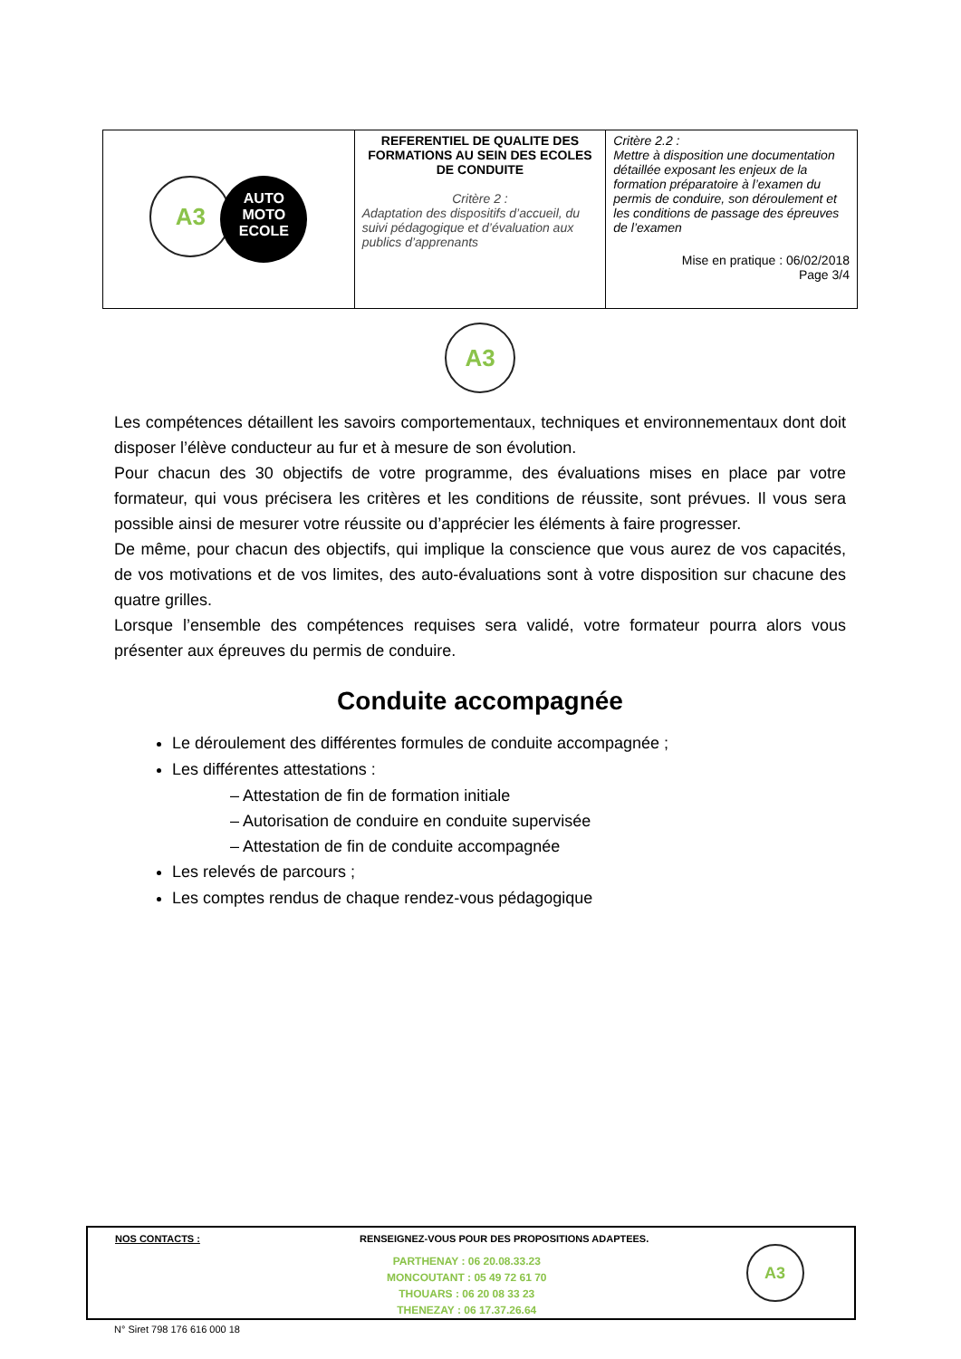| A3 AUTO MOTO ECOLE | REFERENTIEL DE QUALITE DES FORMATIONS AU SEIN DES ECOLES DE CONDUITE Critère 2 : Adaptation des dispositifs d’accueil, du suivi pédagogique et d’évaluation aux publics d’apprenants | Critère 2.2 : Mettre à disposition une documentation détaillée exposant les enjeux de la formation préparatoire à l’examen du permis de conduire, son déroulement et les conditions de passage des épreuves de l’examen Mise en pratique : 06/02/2018 Page 3/4 |
A3
Les compétences détaillent les savoirs comportementaux, techniques et environnementaux dont doit disposer l’élève conducteur au fur et à mesure de son évolution.
Pour chacun des 30 objectifs de votre programme, des évaluations mises en place par votre formateur, qui vous précisera les critères et les conditions de réussite, sont prévues. Il vous sera possible ainsi de mesurer votre réussite ou d’apprécier les éléments à faire progresser.
De même, pour chacun des objectifs, qui implique la conscience que vous aurez de vos capacités, de vos motivations et de vos limites, des auto-évaluations sont à votre disposition sur chacune des quatre grilles.
Lorsque l’ensemble des compétences requises sera validé, votre formateur pourra alors vous présenter aux épreuves du permis de conduire.
Conduite accompagnée
Le déroulement des différentes formules de conduite accompagnée ;
Les différentes attestations :
– Attestation de fin de formation initiale
– Autorisation de conduire en conduite supervisée
– Attestation de fin de conduite accompagnée
Les relevés de parcours ;
Les comptes rendus de chaque rendez-vous pédagogique
NOS CONTACTS : RENSEIGNEZ-VOUS POUR DES PROPOSITIONS ADAPTEES.
PARTHENAY : 06 20.08.33.23
MONCOUTANT : 05 49 72 61 70
THOUARS : 06 20 08 33 23
THENEZAY : 06 17.37.26.64
A3
N° Siret 798 176 616 000 18